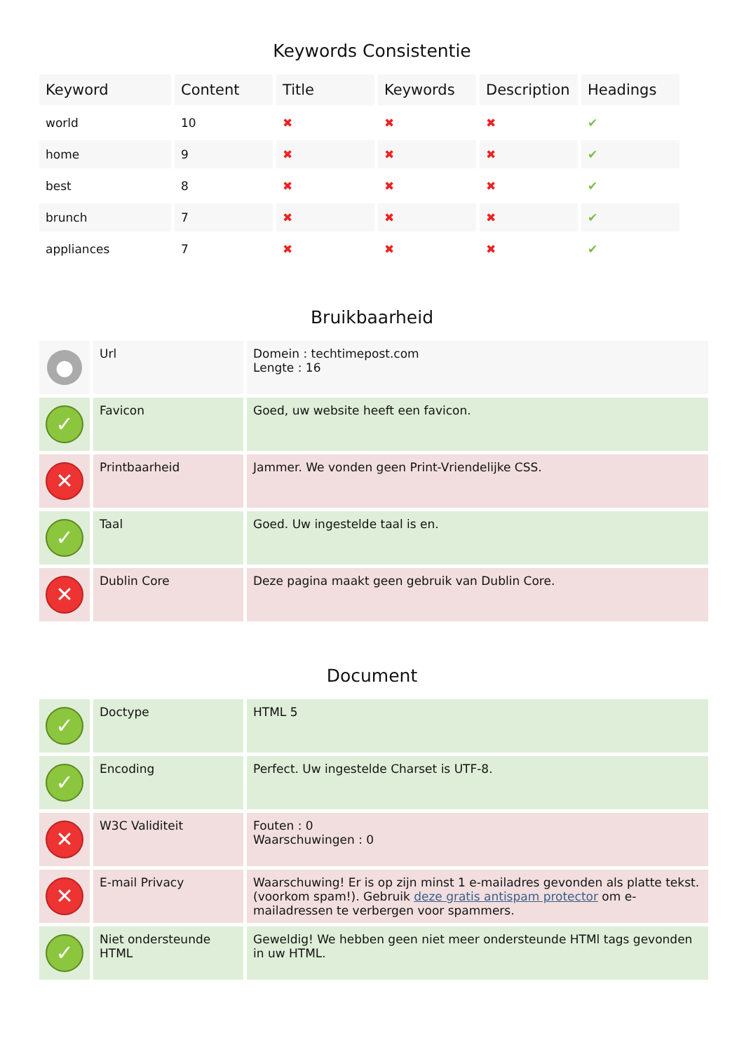Keywords Consistentie
| Keyword | Content | Title | Keywords | Description | Headings |
| --- | --- | --- | --- | --- | --- |
| world | 10 | ✖ | ✖ | ✖ | ✔ |
| home | 9 | ✖ | ✖ | ✖ | ✔ |
| best | 8 | ✖ | ✖ | ✖ | ✔ |
| brunch | 7 | ✖ | ✖ | ✖ | ✔ |
| appliances | 7 | ✖ | ✖ | ✖ | ✔ |
Bruikbaarheid
| ● | Url | Domein : techtimepost.com Lengte : 16 |
| ✓ | Favicon | Goed, uw website heeft een favicon. |
| ✕ | Printbaarheid | Jammer. We vonden geen Print-Vriendelijke CSS. |
| ✓ | Taal | Goed. Uw ingestelde taal is en. |
| ✕ | Dublin Core | Deze pagina maakt geen gebruik van Dublin Core. |
Document
| ✓ | Doctype | HTML 5 |
| ✓ | Encoding | Perfect. Uw ingestelde Charset is UTF-8. |
| ✕ | W3C Validiteit | Fouten : 0 Waarschuwingen : 0 |
| ✕ | E-mail Privacy | Waarschuwing! Er is op zijn minst 1 e-mailadres gevonden als platte tekst. (voorkom spam!). Gebruik deze gratis antispam protector om e-mailadressen te verbergen voor spammers. |
| ✓ | Niet ondersteunde HTML | Geweldig! We hebben geen niet meer ondersteunde HTMl tags gevonden in uw HTML. |